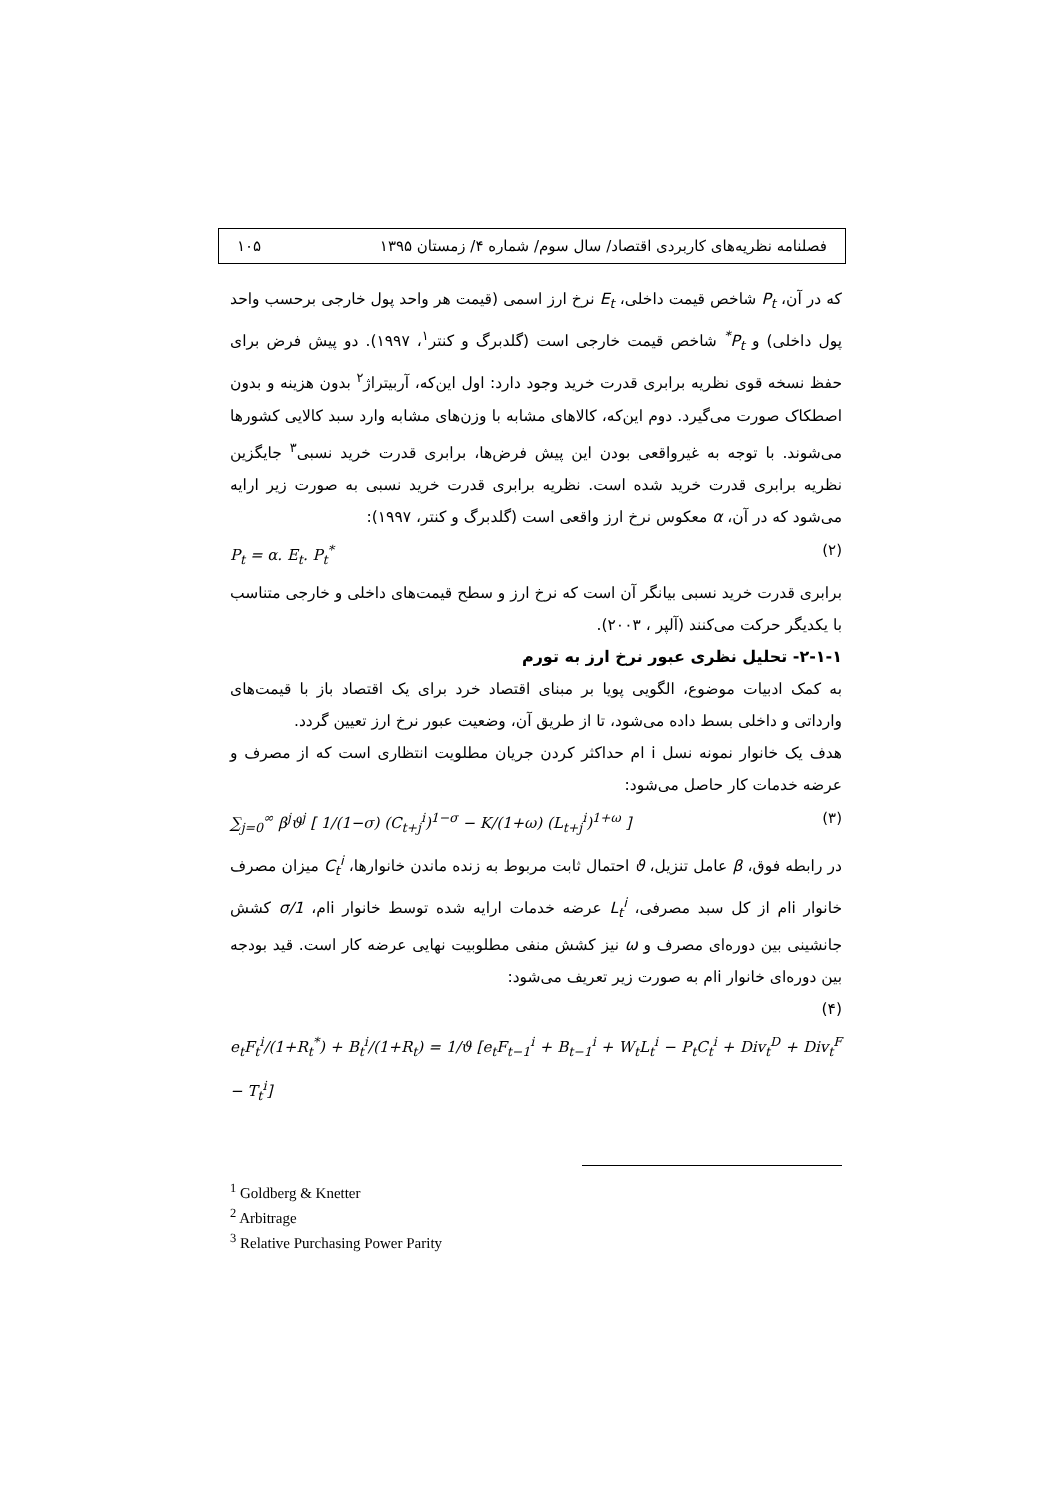فصلنامه نظریه‌های کاربردی اقتصاد/ سال سوم/ شماره ۴/ زمستان ۱۳۹۵ ۱۰۵
که در آن، P<sub>t</sub> شاخص قیمت داخلی، E<sub>t</sub> نرخ ارز اسمی (قیمت هر واحد پول خارجی برحسب واحد پول داخلی) و P<sub>t</sub><sup>*</sup> شاخص قیمت خارجی است (گلدبرگ و کنتر<sup>۱</sup>، ۱۹۹۷). دو پیش فرض برای حفظ نسخه قوی نظریه برابری قدرت خرید وجود دارد: اول این‌که، آربیتراژ<sup>۲</sup> بدون هزینه و بدون اصطکاک صورت می‌گیرد. دوم این‌که، کالاهای مشابه با وزن‌های مشابه وارد سبد کالایی کشورها می‌شوند. با توجه به غیرواقعی بودن این پیش فرض‌ها، برابری قدرت خرید نسبی<sup>۳</sup> جایگزین نظریه برابری قدرت خرید شده است. نظریه برابری قدرت خرید نسبی به صورت زیر ارایه می‌شود که در آن، α معکوس نرخ ارز واقعی است (گلدبرگ و کنتر، ۱۹۹۷):
P<sub>t</sub> = α. E<sub>t</sub>. P<sub>t</sub><sup>*</sup> (۲)
برابری قدرت خرید نسبی بیانگر آن است که نرخ ارز و سطح قیمت‌های داخلی و خارجی متناسب با یکدیگر حرکت می‌کنند (آلپر ، ۲۰۰۳).
۲-۱-۱- تحلیل نظری عبور نرخ ارز به تورم
به کمک ادبیات موضوع، الگویی پویا بر مبنای اقتصاد خرد برای یک اقتصاد باز با قیمت‌های وارداتی و داخلی بسط داده می‌شود، تا از طریق آن، وضعیت عبور نرخ ارز تعیین گردد.
هدف یک خانوار نمونه نسل i ام حداکثر کردن جریان مطلویت انتظاری است که از مصرف و عرضه خدمات کار حاصل می‌شود:
∑<sub>j=0</sub><sup>∞</sup> β<sup>j</sup>ϑ<sup>j</sup> [ 1/(1−σ) (C<sub>t+j</sub><sup>i</sup>)<sup>1−σ</sup> − K/(1+ω) (L<sub>t+j</sub><sup>i</sup>)<sup>1+ω</sup> ] (۳)
در رابطه فوق، β عامل تنزیل، ϑ احتمال ثابت مربوط به زنده ماندن خانوارها، C<sub>t</sub><sup>i</sup> میزان مصرف خانوار iام از کل سبد مصرفی، L<sub>t</sub><sup>i</sup> عرضه خدمات ارایه شده توسط خانوار iام، 1/σ کشش جانشینی بین دوره‌ای مصرف و ω نیز کشش منفی مطلوبیت نهایی عرضه کار است. قید بودجه بین دوره‌ای خانوار iام به صورت زیر تعریف می‌شود:
(۴)
e<sub>t</sub>F<sub>t</sub><sup>i</sup>/(1+R<sub>t</sub><sup>*</sup>) + B<sub>t</sub><sup>i</sup>/(1+R<sub>t</sub>) = 1/ϑ [e<sub>t</sub>F<sub>t−1</sub><sup>i</sup> + B<sub>t−1</sub><sup>i</sup> + W<sub>t</sub>L<sub>t</sub><sup>i</sup> − P<sub>t</sub>C<sub>t</sub><sup>i</sup> + Div<sub>t</sub><sup>D</sup> + Div<sub>t</sub><sup>F</sup> − T<sub>t</sub><sup>i</sup>]
<sup>1</sup> Goldberg & Knetter
<sup>2</sup> Arbitrage
<sup>3</sup> Relative Purchasing Power Parity